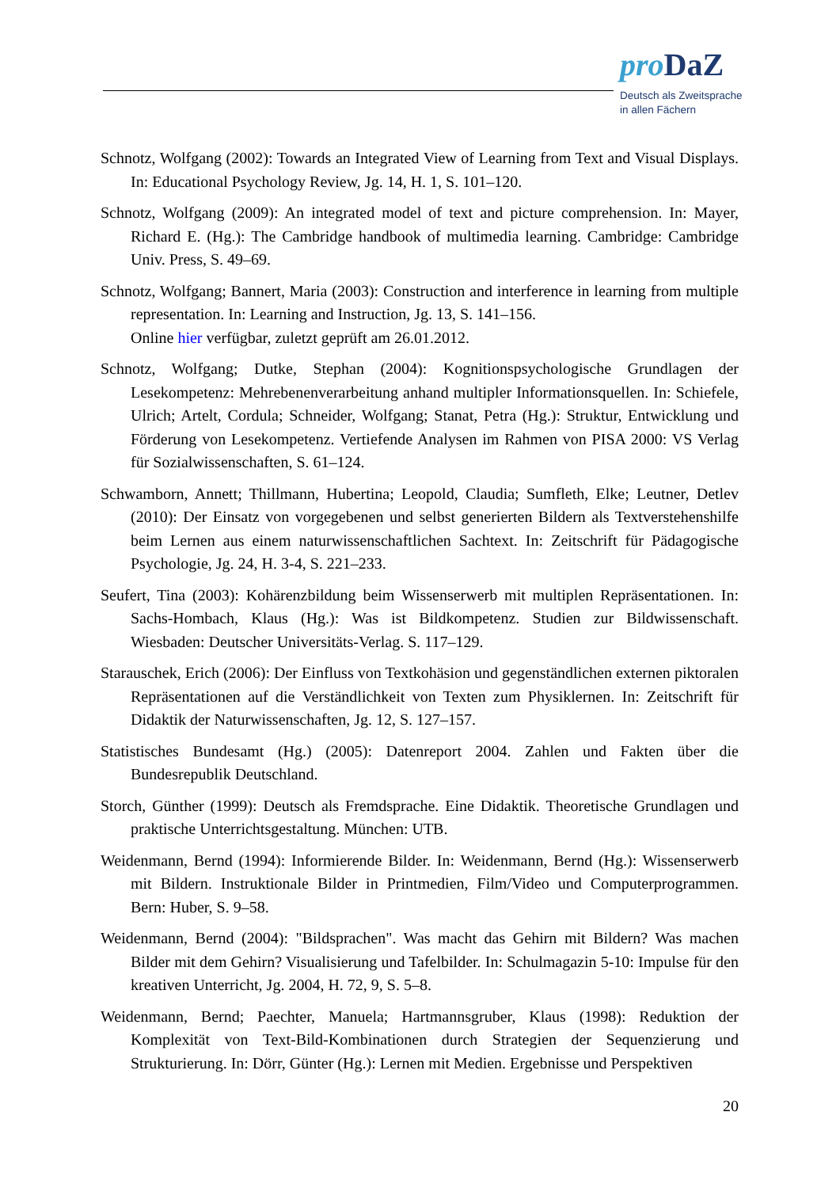pro DaZ
Deutsch als Zweitsprache
in allen Fächern
Schnotz, Wolfgang (2002): Towards an Integrated View of Learning from Text and Visual Displays. In: Educational Psychology Review, Jg. 14, H. 1, S. 101–120.
Schnotz, Wolfgang (2009): An integrated model of text and picture comprehension. In: Mayer, Richard E. (Hg.): The Cambridge handbook of multimedia learning. Cambridge: Cambridge Univ. Press, S. 49–69.
Schnotz, Wolfgang; Bannert, Maria (2003): Construction and interference in learning from multiple representation. In: Learning and Instruction, Jg. 13, S. 141–156.
Online hier verfügbar, zuletzt geprüft am 26.01.2012.
Schnotz, Wolfgang; Dutke, Stephan (2004): Kognitionspsychologische Grundlagen der Lesekompetenz: Mehrebenenverarbeitung anhand multipler Informationsquellen. In: Schiefele, Ulrich; Artelt, Cordula; Schneider, Wolfgang; Stanat, Petra (Hg.): Struktur, Entwicklung und Förderung von Lesekompetenz. Vertiefende Analysen im Rahmen von PISA 2000: VS Verlag für Sozialwissenschaften, S. 61–124.
Schwamborn, Annett; Thillmann, Hubertina; Leopold, Claudia; Sumfleth, Elke; Leutner, Detlev (2010): Der Einsatz von vorgegebenen und selbst generierten Bildern als Textverstehenshilfe beim Lernen aus einem naturwissenschaftlichen Sachtext. In: Zeitschrift für Pädagogische Psychologie, Jg. 24, H. 3-4, S. 221–233.
Seufert, Tina (2003): Kohärenzbildung beim Wissenserwerb mit multiplen Repräsentationen. In: Sachs-Hombach, Klaus (Hg.): Was ist Bildkompetenz. Studien zur Bildwissenschaft. Wiesbaden: Deutscher Universitäts-Verlag. S. 117–129.
Starauschek, Erich (2006): Der Einfluss von Textkohäsion und gegenständlichen externen piktoralen Repräsentationen auf die Verständlichkeit von Texten zum Physiklernen. In: Zeitschrift für Didaktik der Naturwissenschaften, Jg. 12, S. 127–157.
Statistisches Bundesamt (Hg.) (2005): Datenreport 2004. Zahlen und Fakten über die Bundesrepublik Deutschland.
Storch, Günther (1999): Deutsch als Fremdsprache. Eine Didaktik. Theoretische Grundlagen und praktische Unterrichtsgestaltung. München: UTB.
Weidenmann, Bernd (1994): Informierende Bilder. In: Weidenmann, Bernd (Hg.): Wissenserwerb mit Bildern. Instruktionale Bilder in Printmedien, Film/Video und Computerprogrammen. Bern: Huber, S. 9–58.
Weidenmann, Bernd (2004): "Bildsprachen". Was macht das Gehirn mit Bildern? Was machen Bilder mit dem Gehirn? Visualisierung und Tafelbilder. In: Schulmagazin 5-10: Impulse für den kreativen Unterricht, Jg. 2004, H. 72, 9, S. 5–8.
Weidenmann, Bernd; Paechter, Manuela; Hartmannsgruber, Klaus (1998): Reduktion der Komplexität von Text-Bild-Kombinationen durch Strategien der Sequenzierung und Strukturierung. In: Dörr, Günter (Hg.): Lernen mit Medien. Ergebnisse und Perspektiven
20